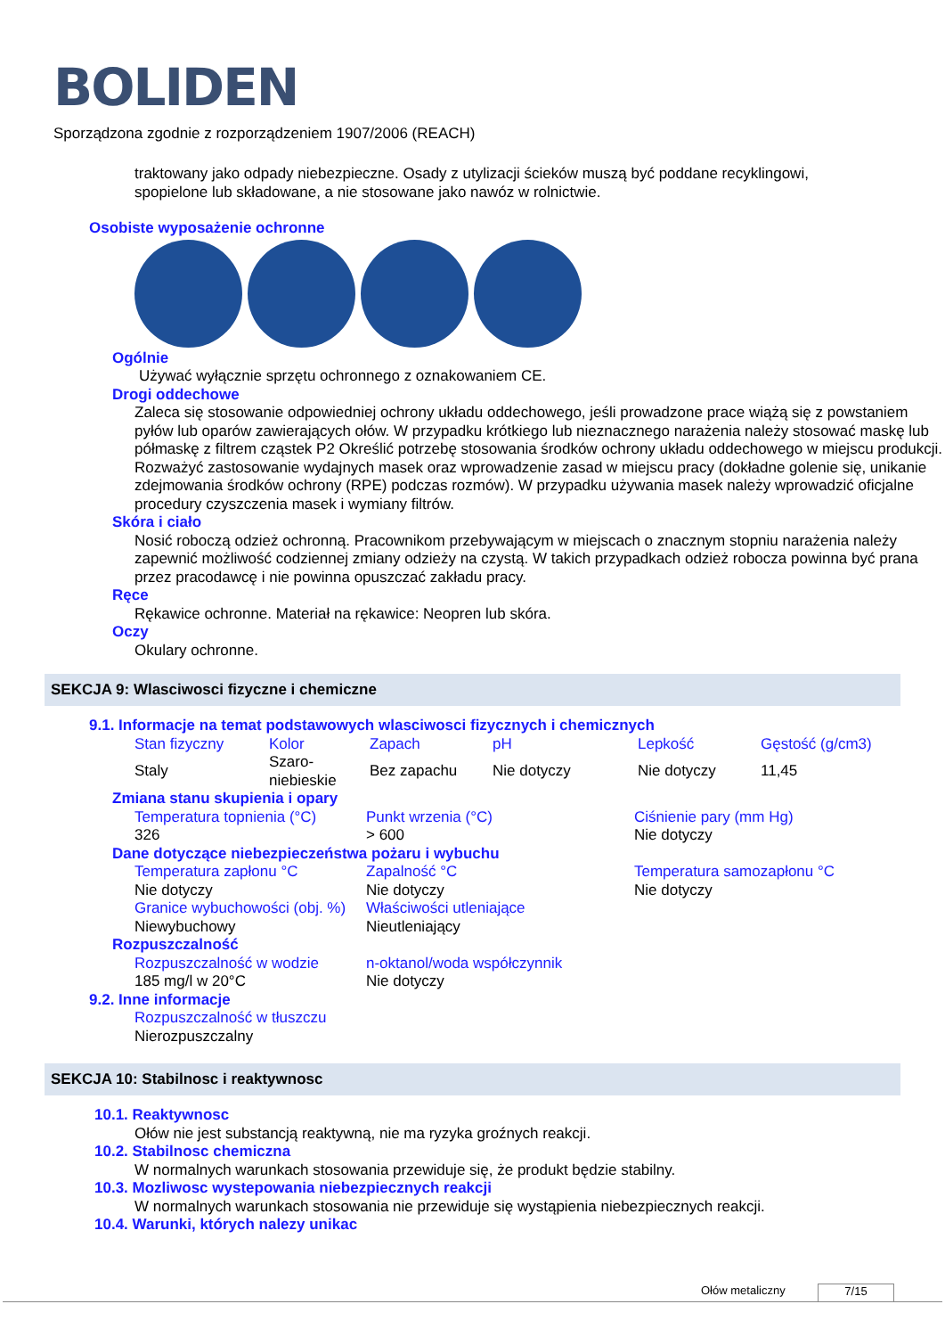BOLIDEN
Sporządzona zgodnie z rozporządzeniem 1907/2006 (REACH)
traktowany jako odpady niebezpieczne. Osady z utylizacji ścieków muszą być poddane recyklingowi,
spopielone lub składowane, a nie stosowane jako nawóz w rolnictwie.
Osobiste wyposażenie ochronne
Ogólnie
Używać wyłącznie sprzętu ochronnego z oznakowaniem CE.
Drogi oddechowe
Zaleca się stosowanie odpowiedniej ochrony układu oddechowego, jeśli prowadzone prace wiążą się z powstaniem pyłów lub oparów zawierających ołów. W przypadku krótkiego lub nieznacznego narażenia należy stosować maskę lub półmaskę z filtrem cząstek P2 Określić potrzebę stosowania środków ochrony układu oddechowego w miejscu produkcji. Rozważyć zastosowanie wydajnych masek oraz wprowadzenie zasad w miejscu pracy (dokładne golenie się, unikanie zdejmowania środków ochrony (RPE) podczas rozmów). W przypadku używania masek należy wprowadzić oficjalne procedury czyszczenia masek i wymiany filtrów.
Skóra i ciało
Nosić roboczą odzież ochronną. Pracownikom przebywającym w miejscach o znacznym stopniu narażenia należy zapewnić możliwość codziennej zmiany odzieży na czystą. W takich przypadkach odzież robocza powinna być prana przez pracodawcę i nie powinna opuszczać zakładu pracy.
Ręce
Rękawice ochronne. Materiał na rękawice: Neopren lub skóra.
Oczy
Okulary ochronne.
SEKCJA 9: Wlasciwosci fizyczne i chemiczne
9.1. Informacje na temat podstawowych wlasciwosci fizycznych i chemicznych
| Stan fizyczny | Kolor | Zapach | pH | Lepkość | Gęstość (g/cm3) |
| Staly | Szaro- niebieskie | Bez zapachu | Nie dotyczy | Nie dotyczy | 11,45 |
Zmiana stanu skupienia i opary
| Temperatura topnienia (°C) | Punkt wrzenia (°C) | Ciśnienie pary (mm Hg) |
| 326 | > 600 | Nie dotyczy |
Dane dotyczące niebezpieczeństwa pożaru i wybuchu
| Temperatura zapłonu °C | Zapalność °C | Temperatura samozapłonu °C |
| Nie dotyczy | Nie dotyczy | Nie dotyczy |
| Granice wybuchowości (obj. %) | Właściwości utleniające | |
| Niewybuchowy | Nieutleniający | |
Rozpuszczalność
| Rozpuszczalność w wodzie | n-oktanol/woda współczynnik |
| 185 mg/l w 20°C | Nie dotyczy |
9.2. Inne informacje
Rozpuszczalność w tłuszczu
Nierozpuszczalny
SEKCJA 10: Stabilnosc i reaktywnosc
10.1. Reaktywnosc
Ołów nie jest substancją reaktywną, nie ma ryzyka groźnych reakcji.
10.2. Stabilnosc chemiczna
W normalnych warunkach stosowania przewiduje się, że produkt będzie stabilny.
10.3. Mozliwosc wystepowania niebezpiecznych reakcji
W normalnych warunkach stosowania nie przewiduje się wystąpienia niebezpiecznych reakcji.
10.4. Warunki, których nalezy unikac
Ołów metaliczny 7/15